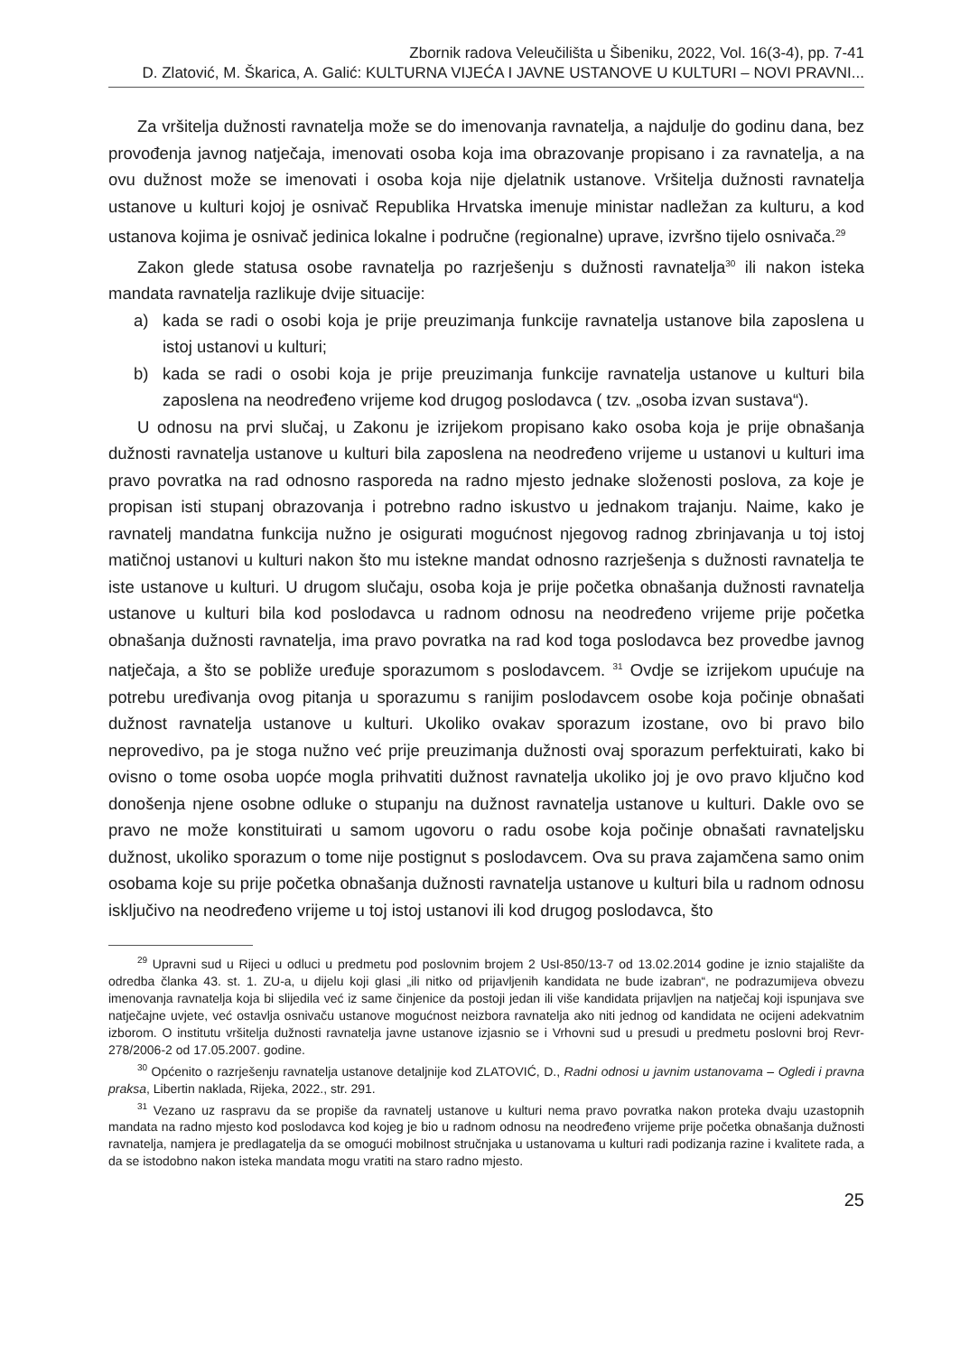Zbornik radova Veleučilišta u Šibeniku, 2022, Vol. 16(3-4), pp. 7-41
D. Zlatović, M. Škarica, A. Galić: KULTURNA VIJEĆA I JAVNE USTANOVE U KULTURI – NOVI PRAVNI...
Za vršitelja dužnosti ravnatelja može se do imenovanja ravnatelja, a najdulje do godinu dana, bez provođenja javnog natječaja, imenovati osoba koja ima obrazovanje propisano i za ravnatelja, a na ovu dužnost može se imenovati i osoba koja nije djelatnik ustanove. Vršitelja dužnosti ravnatelja ustanove u kulturi kojoj je osnivač Republika Hrvatska imenuje ministar nadležan za kulturu, a kod ustanova kojima je osnivač jedinica lokalne i područne (regionalne) uprave, izvršno tijelo osnivača.<sup>29</sup>
Zakon glede statusa osobe ravnatelja po razrješenju s dužnosti ravnatelja<sup>30</sup> ili nakon isteka mandata ravnatelja razlikuje dvije situacije:
a) kada se radi o osobi koja je prije preuzimanja funkcije ravnatelja ustanove bila zaposlena u istoj ustanovi u kulturi;
b) kada se radi o osobi koja je prije preuzimanja funkcije ravnatelja ustanove u kulturi bila zaposlena na neodređeno vrijeme kod drugog poslodavca ( tzv. „osoba izvan sustava“).
U odnosu na prvi slučaj, u Zakonu je izrijekom propisano kako osoba koja je prije obnašanja dužnosti ravnatelja ustanove u kulturi bila zaposlena na neodređeno vrijeme u ustanovi u kulturi ima pravo povratka na rad odnosno rasporeda na radno mjesto jednake složenosti poslova, za koje je propisan isti stupanj obrazovanja i potrebno radno iskustvo u jednakom trajanju. Naime, kako je ravnatelj mandatna funkcija nužno je osigurati mogućnost njegovog radnog zbrinjavanja u toj istoj matičnoj ustanovi u kulturi nakon što mu istekne mandat odnosno razrješenja s dužnosti ravnatelja te iste ustanove u kulturi. U drugom slučaju, osoba koja je prije početka obnašanja dužnosti ravnatelja ustanove u kulturi bila kod poslodavca u radnom odnosu na neodređeno vrijeme prije početka obnašanja dužnosti ravnatelja, ima pravo povratka na rad kod toga poslodavca bez provedbe javnog natječaja, a što se pobliže uređuje sporazumom s poslodavcem. <sup>31</sup> Ovdje se izrijekom upućuje na potrebu uređivanja ovog pitanja u sporazumu s ranijim poslodavcem osobe koja počinje obnašati dužnost ravnatelja ustanove u kulturi. Ukoliko ovakav sporazum izostane, ovo bi pravo bilo neprovedivo, pa je stoga nužno već prije preuzimanja dužnosti ovaj sporazum perfektuirati, kako bi ovisno o tome osoba uopće mogla prihvatiti dužnost ravnatelja ukoliko joj je ovo pravo ključno kod donošenja njene osobne odluke o stupanju na dužnost ravnatelja ustanove u kulturi. Dakle ovo se pravo ne može konstituirati u samom ugovoru o radu osobe koja počinje obnašati ravnateljsku dužnost, ukoliko sporazum o tome nije postignut s poslodavcem. Ova su prava zajamčena samo onim osobama koje su prije početka obnašanja dužnosti ravnatelja ustanove u kulturi bila u radnom odnosu isključivo na neodređeno vrijeme u toj istoj ustanovi ili kod drugog poslodavca, što
<sup>29</sup> Upravni sud u Rijeci u odluci u predmetu pod poslovnim brojem 2 UsI-850/13-7 od 13.02.2014 godine je iznio stajalište da odredba članka 43. st. 1. ZU-a, u dijelu koji glasi „ili nitko od prijavljenih kandidata ne bude izabran“, ne podrazumijeva obvezu imenovanja ravnatelja koja bi slijedila već iz same činjenice da postoji jedan ili više kandidata prijavljen na natječaj koji ispunjava sve natječajne uvjete, već ostavlja osnivaču ustanove mogućnost neizbora ravnatelja ako niti jednog od kandidata ne ocijeni adekvatnim izborom. O institutu vršitelja dužnosti ravnatelja javne ustanove izjasnio se i Vrhovni sud u presudi u predmetu poslovni broj Revr-278/2006-2 od 17.05.2007. godine.
<sup>30</sup> Općenito o razrješenju ravnatelja ustanove detaljnije kod ZLATOVIĆ, D., Radni odnosi u javnim ustanovama – Ogledi i pravna praksa, Libertin naklada, Rijeka, 2022., str. 291.
<sup>31</sup> Vezano uz raspravu da se propiše da ravnatelj ustanove u kulturi nema pravo povratka nakon proteka dvaju uzastopnih mandata na radno mjesto kod poslodavca kod kojeg je bio u radnom odnosu na neodređeno vrijeme prije početka obnašanja dužnosti ravnatelja, namjera je predlagatelja da se omogući mobilnost stručnjaka u ustanovama u kulturi radi podizanja razine i kvalitete rada, a da se istodobno nakon isteka mandata mogu vratiti na staro radno mjesto.
25